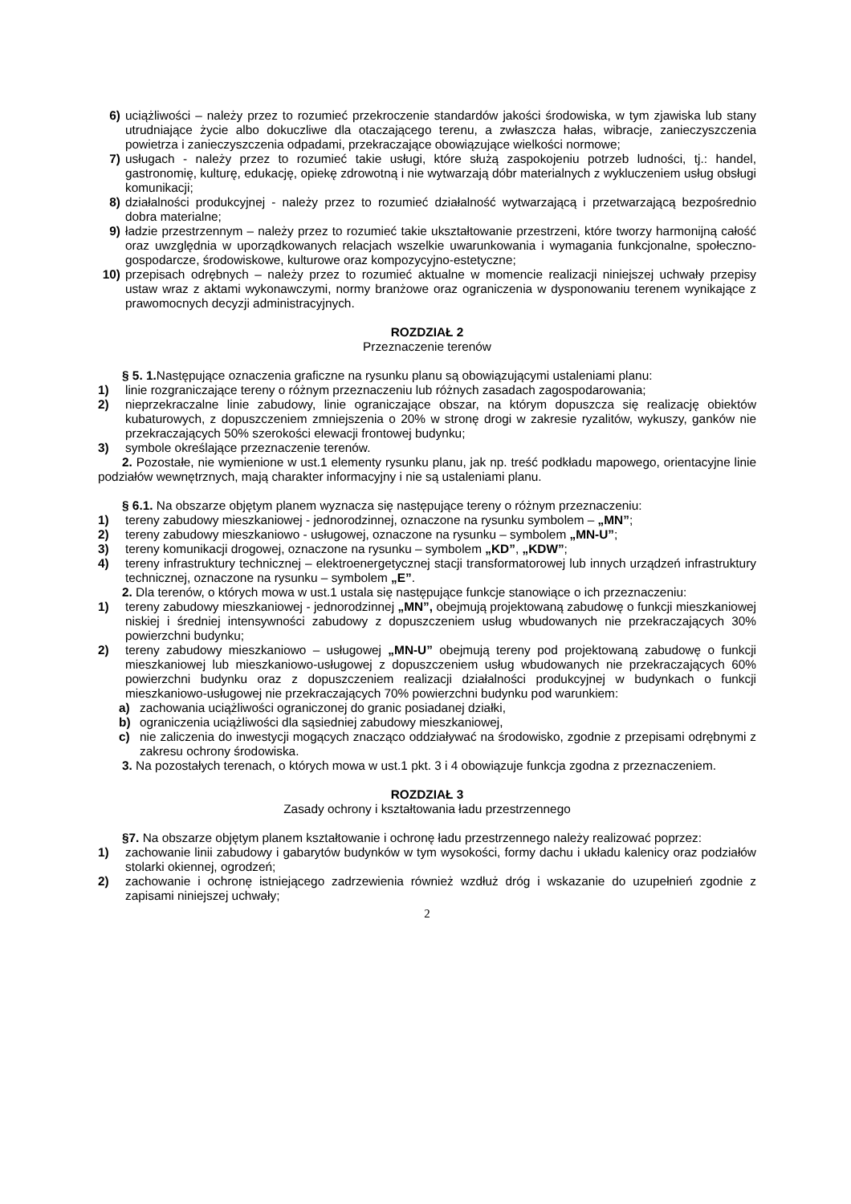6) uciążliwości – należy przez to rozumieć przekroczenie standardów jakości środowiska, w tym zjawiska lub stany utrudniające życie albo dokuczliwe dla otaczającego terenu, a zwłaszcza hałas, wibracje, zanieczyszczenia powietrza i zanieczyszczenia odpadami, przekraczające obowiązujące wielkości normowe;
7) usługach - należy przez to rozumieć takie usługi, które służą zaspokojeniu potrzeb ludności, tj.: handel, gastronomię, kulturę, edukację, opiekę zdrowotną i nie wytwarzają dóbr materialnych z wykluczeniem usług obsługi komunikacji;
8) działalności produkcyjnej - należy przez to rozumieć działalność wytwarzającą i przetwarzającą bezpośrednio dobra materialne;
9) ładzie przestrzennym – należy przez to rozumieć takie ukształtowanie przestrzeni, które tworzy harmonijną całość oraz uwzględnia w uporządkowanych relacjach wszelkie uwarunkowania i wymagania funkcjonalne, społeczno-gospodarcze, środowiskowe, kulturowe oraz kompozycyjno-estetyczne;
10) przepisach odrębnych – należy przez to rozumieć aktualne w momencie realizacji niniejszej uchwały przepisy ustaw wraz z aktami wykonawczymi, normy branżowe oraz ograniczenia w dysponowaniu terenem wynikające z prawomocnych decyzji administracyjnych.
ROZDZIAŁ 2
Przeznaczenie terenów
§ 5. 1. Następujące oznaczenia graficzne na rysunku planu są obowiązującymi ustaleniami planu:
1) linie rozgraniczające tereny o różnym przeznaczeniu lub różnych zasadach zagospodarowania;
2) nieprzekraczalne linie zabudowy, linie ograniczające obszar, na którym dopuszcza się realizację obiektów kubaturowych, z dopuszczeniem zmniejszenia o 20% w stronę drogi w zakresie ryzalitów, wykuszy, ganków nie przekraczających 50% szerokości elewacji frontowej budynku;
3) symbole określające przeznaczenie terenów.
2. Pozostałe, nie wymienione w ust.1 elementy rysunku planu, jak np. treść podkładu mapowego, orientacyjne linie podziałów wewnętrznych, mają charakter informacyjny i nie są ustaleniami planu.
§ 6.1. Na obszarze objętym planem wyznacza się następujące tereny o różnym przeznaczeniu:
1) tereny zabudowy mieszkaniowej - jednorodzinnej, oznaczone na rysunku symbolem – „MN”;
2) tereny zabudowy mieszkaniowo - usługowej, oznaczone na rysunku – symbolem „MN-U”;
3) tereny komunikacji drogowej, oznaczone na rysunku – symbolem „KD”, „KDW”;
4) tereny infrastruktury technicznej – elektroenergetycznej stacji transformatorowej lub innych urządzeń infrastruktury technicznej, oznaczone na rysunku – symbolem „E”.
2. Dla terenów, o których mowa w ust.1 ustala się następujące funkcje stanowiące o ich przeznaczeniu:
1) tereny zabudowy mieszkaniowej - jednorodzinnej „MN”, obejmują projektowaną zabudowę o funkcji mieszkaniowej niskiej i średniej intensywności zabudowy z dopuszczeniem usług wbudowanych nie przekraczających 30% powierzchni budynku;
2) tereny zabudowy mieszkaniowo – usługowej „MN-U” obejmują tereny pod projektowaną zabudowę o funkcji mieszkaniowej lub mieszkaniowo-usługowej z dopuszczeniem usług wbudowanych nie przekraczających 60% powierzchni budynku oraz z dopuszczeniem realizacji działalności produkcyjnej w budynkach o funkcji mieszkaniowo-usługowej nie przekraczających 70% powierzchni budynku pod warunkiem:
a) zachowania uciążliwości ograniczonej do granic posiadanej działki,
b) ograniczenia uciążliwości dla sąsiedniej zabudowy mieszkaniowej,
c) nie zaliczenia do inwestycji mogących znacząco oddziaływać na środowisko, zgodnie z przepisami odrębnymi z zakresu ochrony środowiska.
3. Na pozostałych terenach, o których mowa w ust.1 pkt. 3 i 4 obowiązuje funkcja zgodna z przeznaczeniem.
ROZDZIAŁ 3
Zasady ochrony i kształtowania ładu przestrzennego
§7. Na obszarze objętym planem kształtowanie i ochronę ładu przestrzennego należy realizować poprzez:
1) zachowanie linii zabudowy i gabarytów budynków w tym wysokości, formy dachu i układu kalenicy oraz podziałów stolarki okiennej, ogrodzeń;
2) zachowanie i ochronę istniejącego zadrzewienia również wzdłuż dróg i wskazanie do uzupełnień zgodnie z zapisami niniejszej uchwały;
2